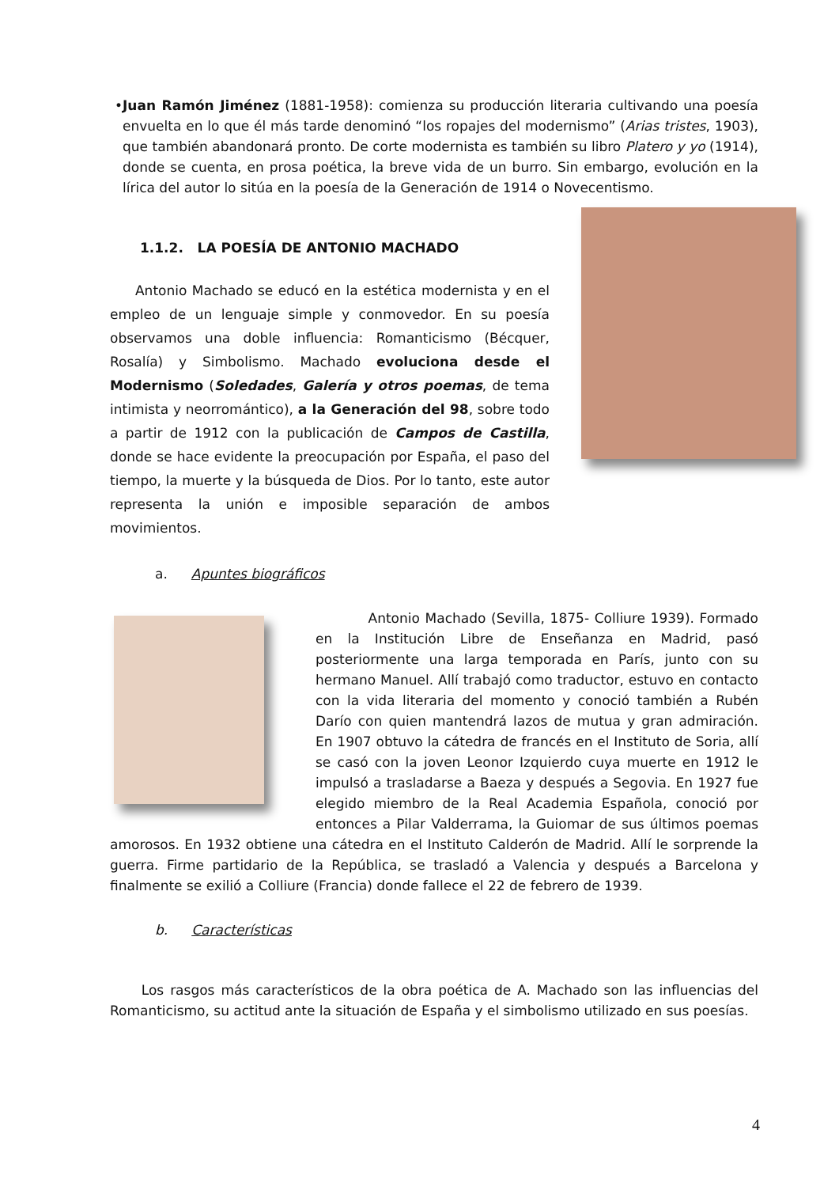• Juan Ramón Jiménez (1881-1958): comienza su producción literaria cultivando una poesía envuelta en lo que él más tarde denominó “los ropajes del modernismo” (Arias tristes, 1903), que también abandonará pronto. De corte modernista es también su libro Platero y yo (1914), donde se cuenta, en prosa poética, la breve vida de un burro. Sin embargo, evolución en la lírica del autor lo sitúa en la poesía de la Generación de 1914 o Novecentismo.
1.1.2. LA POESÍA DE ANTONIO MACHADO
Antonio Machado se educó en la estética modernista y en el empleo de un lenguaje simple y conmovedor. En su poesía observamos una doble influencia: Romanticismo (Bécquer, Rosalía) y Simbolismo. Machado evoluciona desde el Modernismo (Soledades, Galería y otros poemas, de tema intimista y neorromántico), a la Generación del 98, sobre todo a partir de 1912 con la publicación de Campos de Castilla, donde se hace evidente la preocupación por España, el paso del tiempo, la muerte y la búsqueda de Dios. Por lo tanto, este autor representa la unión e imposible separación de ambos movimientos.
a. Apuntes biográficos
Antonio Machado (Sevilla, 1875- Colliure 1939). Formado en la Institución Libre de Enseñanza en Madrid, pasó posteriormente una larga temporada en París, junto con su hermano Manuel. Allí trabajó como traductor, estuvo en contacto con la vida literaria del momento y conoció también a Rubén Darío con quien mantendrá lazos de mutua y gran admiración. En 1907 obtuvo la cátedra de francés en el Instituto de Soria, allí se casó con la joven Leonor Izquierdo cuya muerte en 1912 le impulsó a trasladarse a Baeza y después a Segovia. En 1927 fue elegido miembro de la Real Academia Española, conoció por entonces a Pilar Valderrama, la Guiomar de sus últimos poemas amorosos. En 1932 obtiene una cátedra en el Instituto Calderón de Madrid. Allí le sorprende la guerra. Firme partidario de la República, se trasladó a Valencia y después a Barcelona y finalmente se exilió a Colliure (Francia) donde fallece el 22 de febrero de 1939.
b. Características
Los rasgos más característicos de la obra poética de A. Machado son las influencias del Romanticismo, su actitud ante la situación de España y el simbolismo utilizado en sus poesías.
4